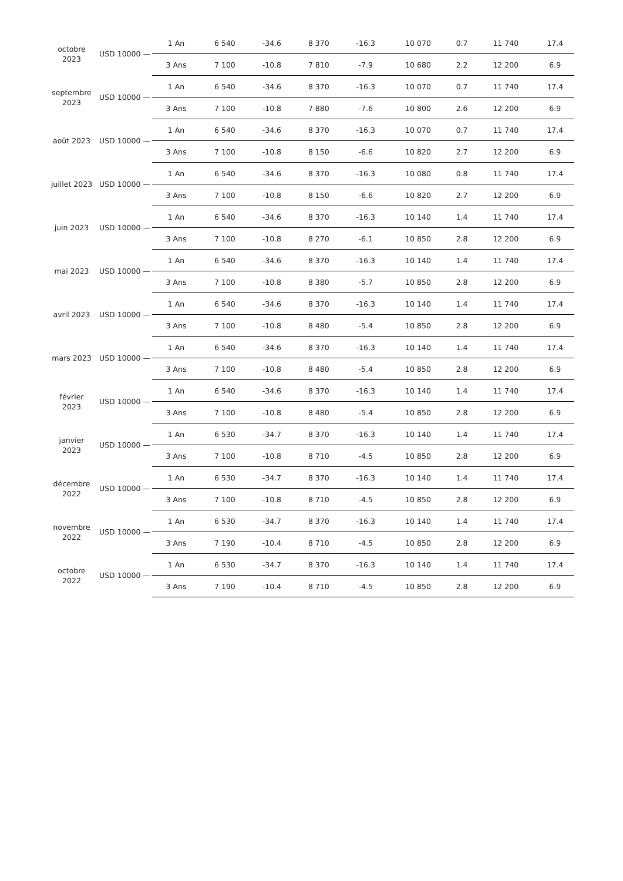| octobre 2023 | USD 10000 — | 1 An | 6 540 | -34.6 | 8 370 | -16.3 | 10 070 | 0.7 | 11 740 | 17.4 |
| | | 3 Ans | 7 100 | -10.8 | 7 810 | -7.9 | 10 680 | 2.2 | 12 200 | 6.9 |
| septembre 2023 | USD 10000 — | 1 An | 6 540 | -34.6 | 8 370 | -16.3 | 10 070 | 0.7 | 11 740 | 17.4 |
| | | 3 Ans | 7 100 | -10.8 | 7 880 | -7.6 | 10 800 | 2.6 | 12 200 | 6.9 |
| août 2023 | USD 10000 — | 1 An | 6 540 | -34.6 | 8 370 | -16.3 | 10 070 | 0.7 | 11 740 | 17.4 |
| | | 3 Ans | 7 100 | -10.8 | 8 150 | -6.6 | 10 820 | 2.7 | 12 200 | 6.9 |
| juillet 2023 | USD 10000 — | 1 An | 6 540 | -34.6 | 8 370 | -16.3 | 10 080 | 0.8 | 11 740 | 17.4 |
| | | 3 Ans | 7 100 | -10.8 | 8 150 | -6.6 | 10 820 | 2.7 | 12 200 | 6.9 |
| juin 2023 | USD 10000 — | 1 An | 6 540 | -34.6 | 8 370 | -16.3 | 10 140 | 1.4 | 11 740 | 17.4 |
| | | 3 Ans | 7 100 | -10.8 | 8 270 | -6.1 | 10 850 | 2.8 | 12 200 | 6.9 |
| mai 2023 | USD 10000 — | 1 An | 6 540 | -34.6 | 8 370 | -16.3 | 10 140 | 1.4 | 11 740 | 17.4 |
| | | 3 Ans | 7 100 | -10.8 | 8 380 | -5.7 | 10 850 | 2.8 | 12 200 | 6.9 |
| avril 2023 | USD 10000 — | 1 An | 6 540 | -34.6 | 8 370 | -16.3 | 10 140 | 1.4 | 11 740 | 17.4 |
| | | 3 Ans | 7 100 | -10.8 | 8 480 | -5.4 | 10 850 | 2.8 | 12 200 | 6.9 |
| mars 2023 | USD 10000 — | 1 An | 6 540 | -34.6 | 8 370 | -16.3 | 10 140 | 1.4 | 11 740 | 17.4 |
| | | 3 Ans | 7 100 | -10.8 | 8 480 | -5.4 | 10 850 | 2.8 | 12 200 | 6.9 |
| février 2023 | USD 10000 — | 1 An | 6 540 | -34.6 | 8 370 | -16.3 | 10 140 | 1.4 | 11 740 | 17.4 |
| | | 3 Ans | 7 100 | -10.8 | 8 480 | -5.4 | 10 850 | 2.8 | 12 200 | 6.9 |
| janvier 2023 | USD 10000 — | 1 An | 6 530 | -34.7 | 8 370 | -16.3 | 10 140 | 1.4 | 11 740 | 17.4 |
| | | 3 Ans | 7 100 | -10.8 | 8 710 | -4.5 | 10 850 | 2.8 | 12 200 | 6.9 |
| décembre 2022 | USD 10000 — | 1 An | 6 530 | -34.7 | 8 370 | -16.3 | 10 140 | 1.4 | 11 740 | 17.4 |
| | | 3 Ans | 7 100 | -10.8 | 8 710 | -4.5 | 10 850 | 2.8 | 12 200 | 6.9 |
| novembre 2022 | USD 10000 — | 1 An | 6 530 | -34.7 | 8 370 | -16.3 | 10 140 | 1.4 | 11 740 | 17.4 |
| | | 3 Ans | 7 190 | -10.4 | 8 710 | -4.5 | 10 850 | 2.8 | 12 200 | 6.9 |
| octobre 2022 | USD 10000 — | 1 An | 6 530 | -34.7 | 8 370 | -16.3 | 10 140 | 1.4 | 11 740 | 17.4 |
| | | 3 Ans | 7 190 | -10.4 | 8 710 | -4.5 | 10 850 | 2.8 | 12 200 | 6.9 |